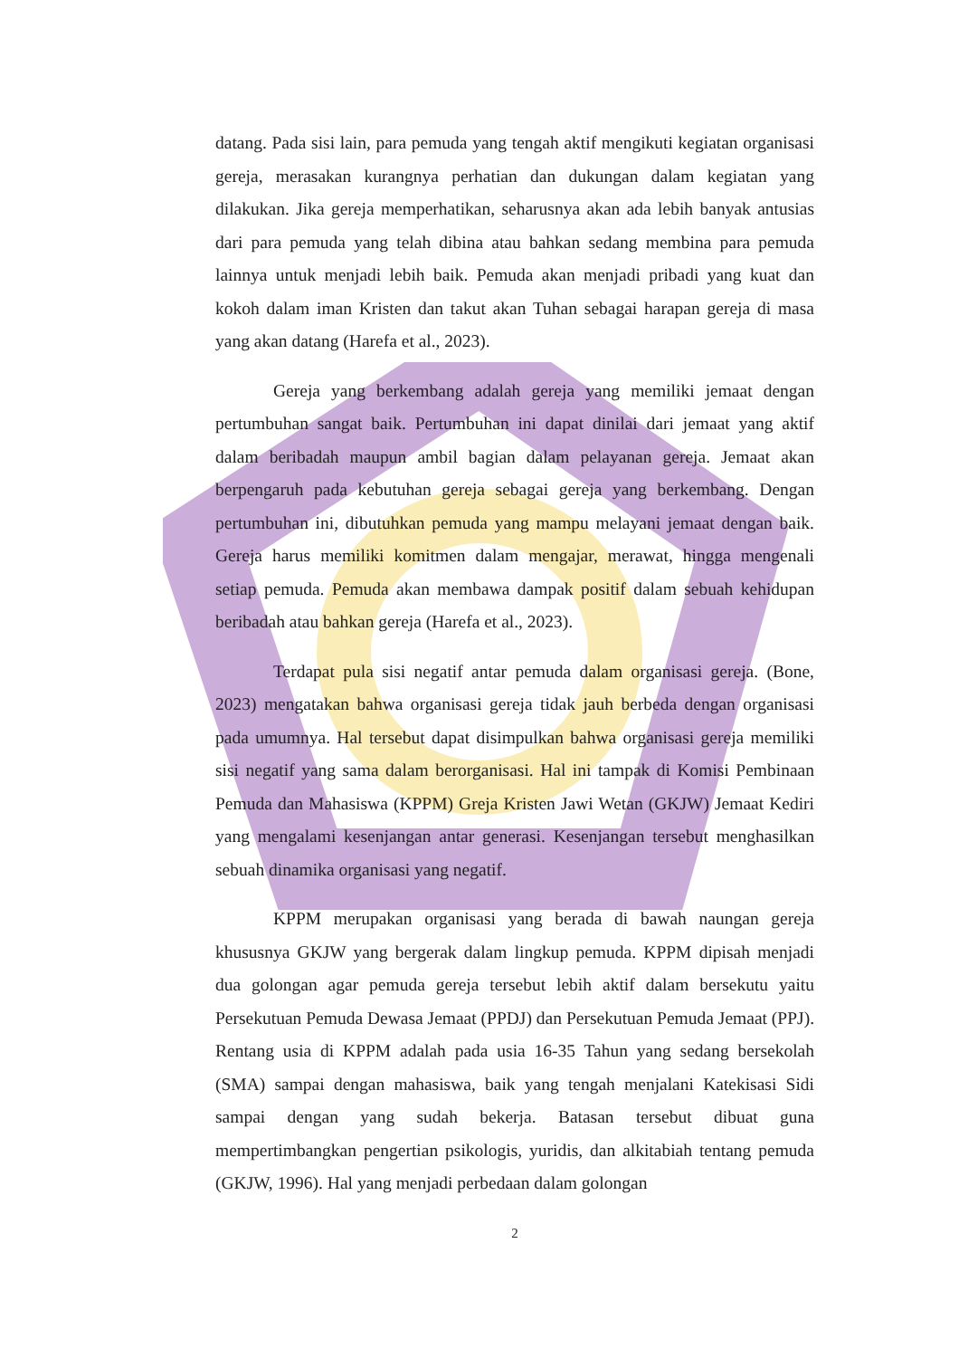datang. Pada sisi lain, para pemuda yang tengah aktif mengikuti kegiatan organisasi gereja, merasakan kurangnya perhatian dan dukungan dalam kegiatan yang dilakukan. Jika gereja memperhatikan, seharusnya akan ada lebih banyak antusias dari para pemuda yang telah dibina atau bahkan sedang membina para pemuda lainnya untuk menjadi lebih baik. Pemuda akan menjadi pribadi yang kuat dan kokoh dalam iman Kristen dan takut akan Tuhan sebagai harapan gereja di masa yang akan datang (Harefa et al., 2023).
Gereja yang berkembang adalah gereja yang memiliki jemaat dengan pertumbuhan sangat baik. Pertumbuhan ini dapat dinilai dari jemaat yang aktif dalam beribadah maupun ambil bagian dalam pelayanan gereja. Jemaat akan berpengaruh pada kebutuhan gereja sebagai gereja yang berkembang. Dengan pertumbuhan ini, dibutuhkan pemuda yang mampu melayani jemaat dengan baik. Gereja harus memiliki komitmen dalam mengajar, merawat, hingga mengenali setiap pemuda. Pemuda akan membawa dampak positif dalam sebuah kehidupan beribadah atau bahkan gereja (Harefa et al., 2023).
Terdapat pula sisi negatif antar pemuda dalam organisasi gereja. (Bone, 2023) mengatakan bahwa organisasi gereja tidak jauh berbeda dengan organisasi pada umumnya. Hal tersebut dapat disimpulkan bahwa organisasi gereja memiliki sisi negatif yang sama dalam berorganisasi. Hal ini tampak di Komisi Pembinaan Pemuda dan Mahasiswa (KPPM) Greja Kristen Jawi Wetan (GKJW) Jemaat Kediri yang mengalami kesenjangan antar generasi. Kesenjangan tersebut menghasilkan sebuah dinamika organisasi yang negatif.
KPPM merupakan organisasi yang berada di bawah naungan gereja khususnya GKJW yang bergerak dalam lingkup pemuda. KPPM dipisah menjadi dua golongan agar pemuda gereja tersebut lebih aktif dalam bersekutu yaitu Persekutuan Pemuda Dewasa Jemaat (PPDJ) dan Persekutuan Pemuda Jemaat (PPJ). Rentang usia di KPPM adalah pada usia 16-35 Tahun yang sedang bersekolah (SMA) sampai dengan mahasiswa, baik yang tengah menjalani Katekisasi Sidi sampai dengan yang sudah bekerja. Batasan tersebut dibuat guna mempertimbangkan pengertian psikologis, yuridis, dan alkitabiah tentang pemuda (GKJW, 1996). Hal yang menjadi perbedaan dalam golongan
2